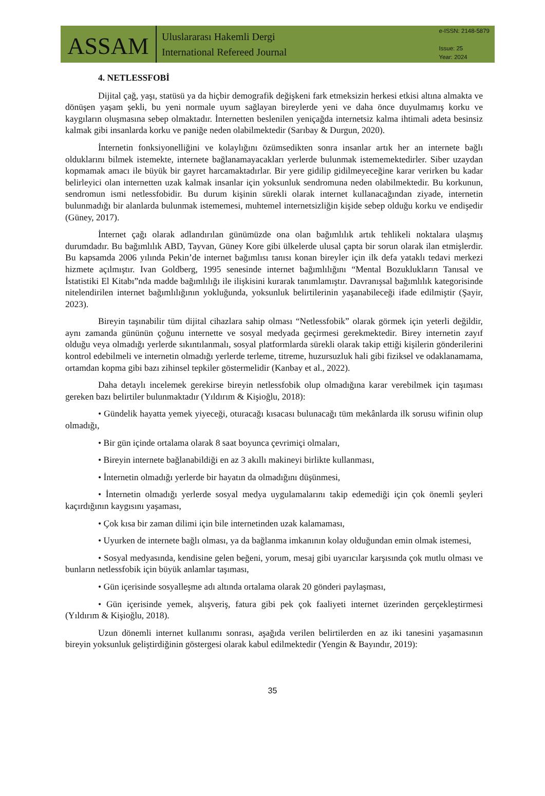ASSAM
Uluslararası Hakemli Dergi
International Refereed Journal
e-ISSN: 2148-5879
Issue: 25
Year: 2024
4. NETLESSFOBİ
Dijital çağ, yaşı, statüsü ya da hiçbir demografik değişkeni fark etmeksizin herkesi etkisi altına almakta ve dönüşen yaşam şekli, bu yeni normale uyum sağlayan bireylerde yeni ve daha önce duyulmamış korku ve kaygıların oluşmasına sebep olmaktadır. İnternetten beslenilen yeniçağda internetsiz kalma ihtimali adeta besinsiz kalmak gibi insanlarda korku ve paniğe neden olabilmektedir (Sarıbay & Durgun, 2020).
İnternetin fonksiyonelliğini ve kolaylığını özümsedikten sonra insanlar artık her an internete bağlı olduklarını bilmek istemekte, internete bağlanamayacakları yerlerde bulunmak istememektedirler. Siber uzaydan kopmamak amacı ile büyük bir gayret harcamaktadırlar. Bir yere gidilip gidilmeyeceğine karar verirken bu kadar belirleyici olan internetten uzak kalmak insanlar için yoksunluk sendromuna neden olabilmektedir. Bu korkunun, sendromun ismi netlessfobidir. Bu durum kişinin sürekli olarak internet kullanacağından ziyade, internetin bulunmadığı bir alanlarda bulunmak istememesi, muhtemel internetsizliğin kişide sebep olduğu korku ve endişedir (Güney, 2017).
İnternet çağı olarak adlandırılan günümüzde ona olan bağımlılık artık tehlikeli noktalara ulaşmış durumdadır. Bu bağımlılık ABD, Tayvan, Güney Kore gibi ülkelerde ulusal çapta bir sorun olarak ilan etmişlerdir. Bu kapsamda 2006 yılında Pekin’de internet bağımlısı tanısı konan bireyler için ilk defa yataklı tedavi merkezi hizmete açılmıştır. Ivan Goldberg, 1995 senesinde internet bağımlılığını “Mental Bozuklukların Tanısal ve İstatistiki El Kitabı”nda madde bağımlılığı ile ilişkisini kurarak tanımlamıştır. Davranışsal bağımlılık kategorisinde nitelendirilen internet bağımlılığının yokluğunda, yoksunluk belirtilerinin yaşanabileceği ifade edilmiştir (Şayir, 2023).
Bireyin taşınabilir tüm dijital cihazlara sahip olması “Netlessfobik” olarak görmek için yeterli değildir, aynı zamanda gününün çoğunu internette ve sosyal medyada geçirmesi gerekmektedir. Birey internetin zayıf olduğu veya olmadığı yerlerde sıkıntılanmalı, sosyal platformlarda sürekli olarak takip ettiği kişilerin gönderilerini kontrol edebilmeli ve internetin olmadığı yerlerde terleme, titreme, huzursuzluk hali gibi fiziksel ve odaklanamama, ortamdan kopma gibi bazı zihinsel tepkiler göstermelidir (Kanbay et al., 2022).
Daha detaylı incelemek gerekirse bireyin netlessfobik olup olmadığına karar verebilmek için taşıması gereken bazı belirtiler bulunmaktadır (Yıldırım & Kişioğlu, 2018):
• Gündelik hayatta yemek yiyeceği, oturacağı kısacası bulunacağı tüm mekânlarda ilk sorusu wifinin olup olmadığı,
• Bir gün içinde ortalama olarak 8 saat boyunca çevrimiçi olmaları,
• Bireyin internete bağlanabildiği en az 3 akıllı makineyi birlikte kullanması,
• İnternetin olmadığı yerlerde bir hayatın da olmadığını düşünmesi,
• İnternetin olmadığı yerlerde sosyal medya uygulamalarını takip edemediği için çok önemli şeyleri kaçırdığının kaygısını yaşaması,
• Çok kısa bir zaman dilimi için bile internetinden uzak kalamaması,
• Uyurken de internete bağlı olması, ya da bağlanma imkanının kolay olduğundan emin olmak istemesi,
• Sosyal medyasında, kendisine gelen beğeni, yorum, mesaj gibi uyarıcılar karşısında çok mutlu olması ve bunların netlessfobik için büyük anlamlar taşıması,
• Gün içerisinde sosyalleşme adı altında ortalama olarak 20 gönderi paylaşması,
• Gün içerisinde yemek, alışveriş, fatura gibi pek çok faaliyeti internet üzerinden gerçekleştirmesi (Yıldırım & Kişioğlu, 2018).
Uzun dönemli internet kullanımı sonrası, aşağıda verilen belirtilerden en az iki tanesini yaşamasının bireyin yoksunluk geliştirdiğinin göstergesi olarak kabul edilmektedir (Yengin & Bayındır, 2019):
35